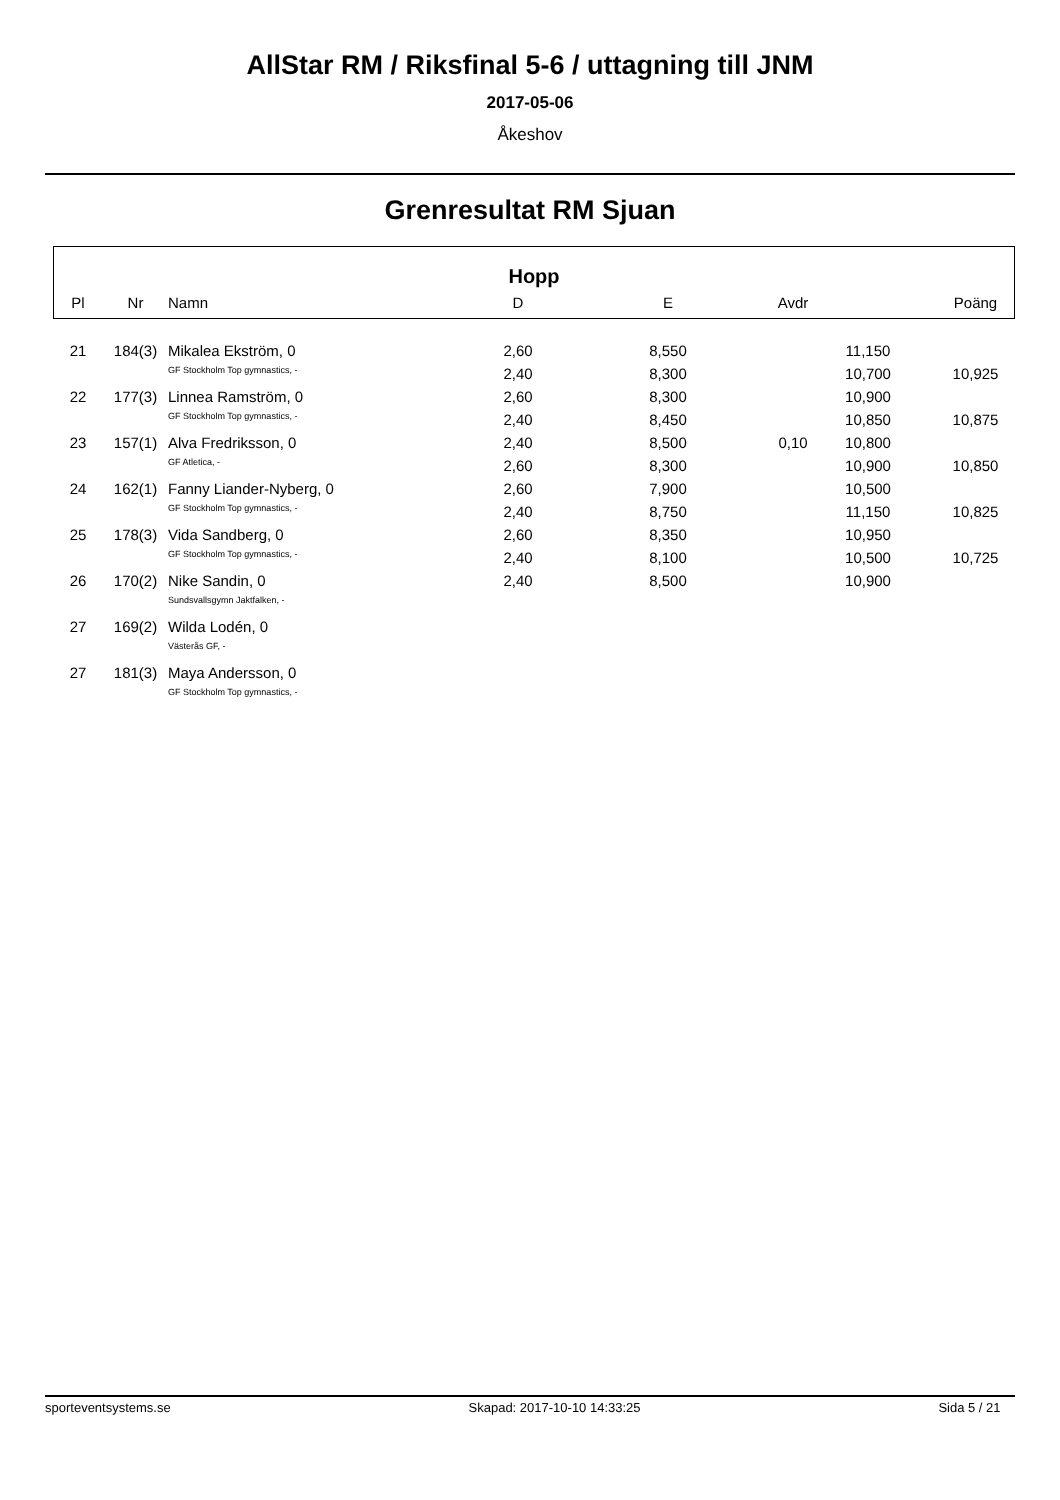AllStar RM / Riksfinal 5-6 / uttagning till JNM
2017-05-06
Åkeshov
Grenresultat RM Sjuan
Hopp
| Pl | Nr | Namn | D | E | Avdr | | Poäng |
| --- | --- | --- | --- | --- | --- | --- | --- |
| 21 | 184(3) | Mikalea Ekström, 0 | 2,60 | 8,550 | | 11,150 | |
| | | GF Stockholm Top gymnastics, - | 2,40 | 8,300 | | 10,700 | 10,925 |
| 22 | 177(3) | Linnea Ramström, 0 | 2,60 | 8,300 | | 10,900 | |
| | | GF Stockholm Top gymnastics, - | 2,40 | 8,450 | | 10,850 | 10,875 |
| 23 | 157(1) | Alva Fredriksson, 0 | 2,40 | 8,500 | 0,10 | 10,800 | |
| | | GF Atletica, - | 2,60 | 8,300 | | 10,900 | 10,850 |
| 24 | 162(1) | Fanny Liander-Nyberg, 0 | 2,60 | 7,900 | | 10,500 | |
| | | GF Stockholm Top gymnastics, - | 2,40 | 8,750 | | 11,150 | 10,825 |
| 25 | 178(3) | Vida Sandberg, 0 | 2,60 | 8,350 | | 10,950 | |
| | | GF Stockholm Top gymnastics, - | 2,40 | 8,100 | | 10,500 | 10,725 |
| 26 | 170(2) | Nike Sandin, 0 | 2,40 | 8,500 | | 10,900 | |
| | | Sundsvallsgymn Jaktfalken, - | | | | | |
| 27 | 169(2) | Wilda Lodén, 0 | | | | | |
| | | Västerås GF, - | | | | | |
| 27 | 181(3) | Maya Andersson, 0 | | | | | |
| | | GF Stockholm Top gymnastics, - | | | | | |
sporteventsystems.se Skapad: 2017-10-10 14:33:25 Sida 5 / 21